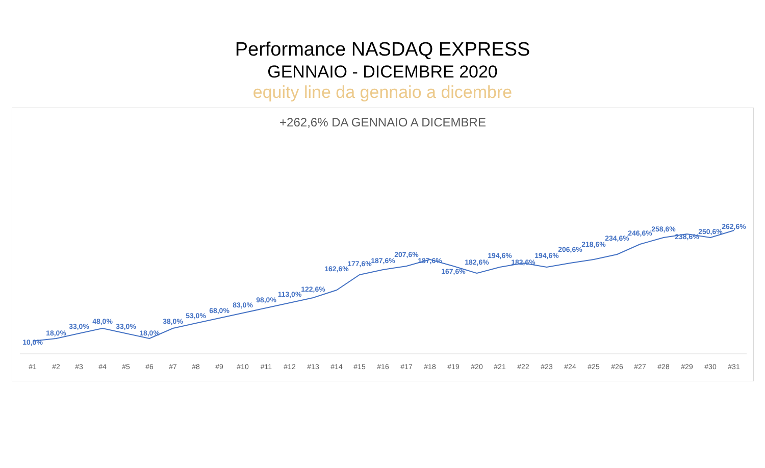Performance NASDAQ EXPRESS
GENNAIO - DICEMBRE 2020
equity line da gennaio a dicembre
+262,6% DA GENNAIO A DICEMBRE
10,0%
18,0%
33,0%
48,0%
33,0%
18,0%
38,0%
53,0%
68,0%
83,0%
98,0%
113,0%
122,6%
162,6%
177,6%
187,6%
207,6%
187,6%
167,6%
182,6%
194,6%
182,6%
194,6%
206,6%
218,6%
234,6%
246,6%
258,6%
238,6%
250,6%
262,6%
#1
#2
#3
#4
#5
#6
#7
#8
#9
#10
#11
#12
#13
#14
#15
#16
#17
#18
#19
#20
#21
#22
#23
#24
#25
#26
#27
#28
#29
#30
#31